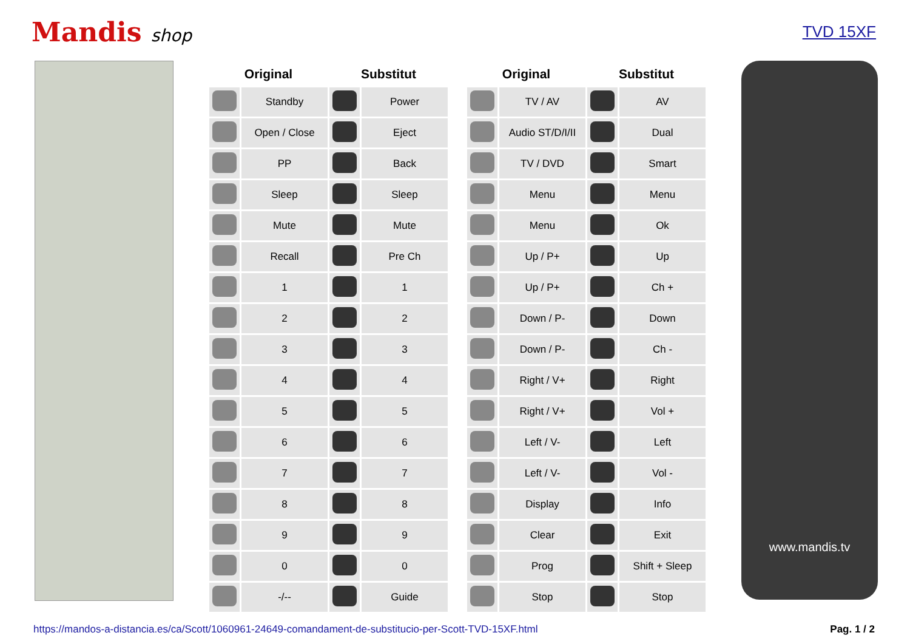Mandis shop TVD 15XF
| Original | | Substitut | |
| --- | --- | --- | --- |
| | Standby | | Power |
| | Open / Close | | Eject |
| | PP | | Back |
| | Sleep | | Sleep |
| | Mute | | Mute |
| | Recall | | Pre Ch |
| | 1 | | 1 |
| | 2 | | 2 |
| | 3 | | 3 |
| | 4 | | 4 |
| | 5 | | 5 |
| | 6 | | 6 |
| | 7 | | 7 |
| | 8 | | 8 |
| | 9 | | 9 |
| | 0 | | 0 |
| | -/-- | | Guide |
| Original | | Substitut | |
| --- | --- | --- | --- |
| | TV / AV | | AV |
| | Audio ST/D/I/II | | Dual |
| | TV / DVD | | Smart |
| | Menu | | Menu |
| | Menu | | Ok |
| | Up / P+ | | Up |
| | Up / P+ | | Ch + |
| | Down / P- | | Down |
| | Down / P- | | Ch - |
| | Right / V+ | | Right |
| | Right / V+ | | Vol + |
| | Left / V- | | Left |
| | Left / V- | | Vol - |
| | Display | | Info |
| | Clear | | Exit |
| | Prog | | Shift + Sleep |
| | Stop | | Stop |
www.mandis.tv
https://mandos-a-distancia.es/ca/Scott/1060961-24649-comandament-de-substitucio-per-Scott-TVD-15XF.html Pag. 1 / 2